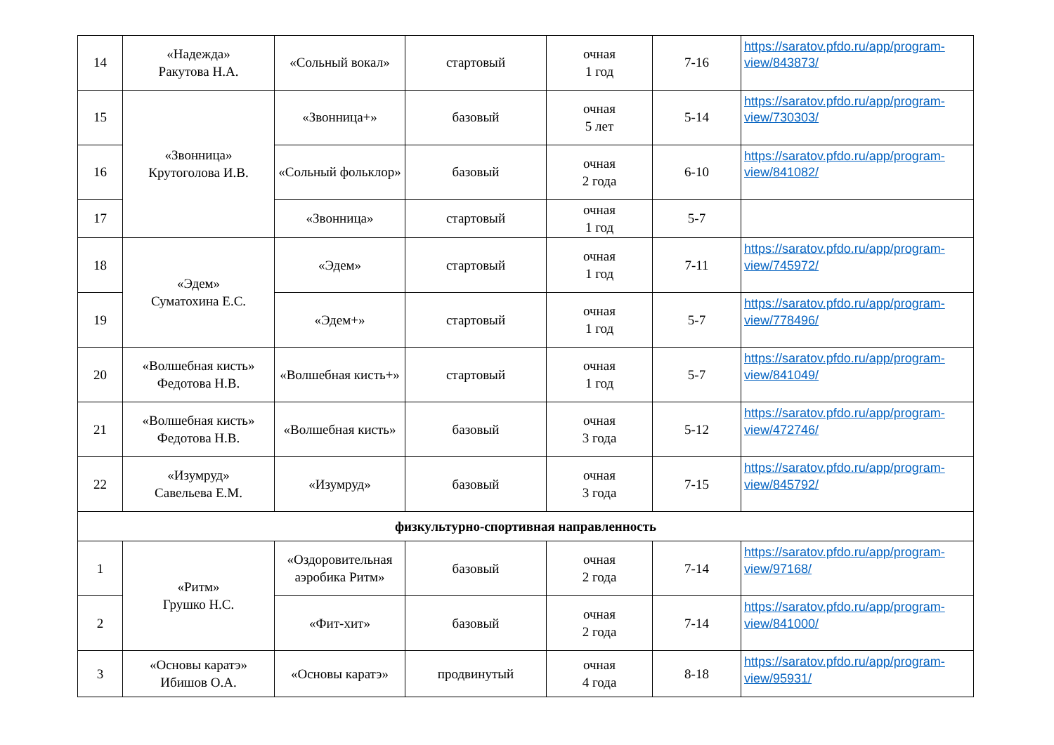| 14 | «Надежда» Ракутова Н.А. | «Сольный вокал» | стартовый | очная 1 год | 7-16 | https://saratov.pfdo.ru/app/program-view/843873/ |
| 15 | «Звонница» Крутоголова И.В. | «Звонница+» | базовый | очная 5 лет | 5-14 | https://saratov.pfdo.ru/app/program-view/730303/ |
| 16 | | «Сольный фольклор» | базовый | очная 2 года | 6-10 | https://saratov.pfdo.ru/app/program-view/841082/ |
| 17 | | «Звонница» | стартовый | очная 1 год | 5-7 | |
| 18 | «Эдем» Суматохина Е.С. | «Эдем» | стартовый | очная 1 год | 7-11 | https://saratov.pfdo.ru/app/program-view/745972/ |
| 19 | | «Эдем+» | стартовый | очная 1 год | 5-7 | https://saratov.pfdo.ru/app/program-view/778496/ |
| 20 | «Волшебная кисть» Федотова Н.В. | «Волшебная кисть+» | стартовый | очная 1 год | 5-7 | https://saratov.pfdo.ru/app/program-view/841049/ |
| 21 | «Волшебная кисть» Федотова Н.В. | «Волшебная кисть» | базовый | очная 3 года | 5-12 | https://saratov.pfdo.ru/app/program-view/472746/ |
| 22 | «Изумруд» Савельева Е.М. | «Изумруд» | базовый | очная 3 года | 7-15 | https://saratov.pfdo.ru/app/program-view/845792/ |
| физкультурно-спортивная направленность | | | | | | |
| 1 | «Ритм» Грушко Н.С. | «Оздоровительная аэробика Ритм» | базовый | очная 2 года | 7-14 | https://saratov.pfdo.ru/app/program-view/97168/ |
| 2 | | «Фит-хит» | базовый | очная 2 года | 7-14 | https://saratov.pfdo.ru/app/program-view/841000/ |
| 3 | «Основы каратэ» Ибишов О.А. | «Основы каратэ» | продвинутый | очная 4 года | 8-18 | https://saratov.pfdo.ru/app/program-view/95931/ |